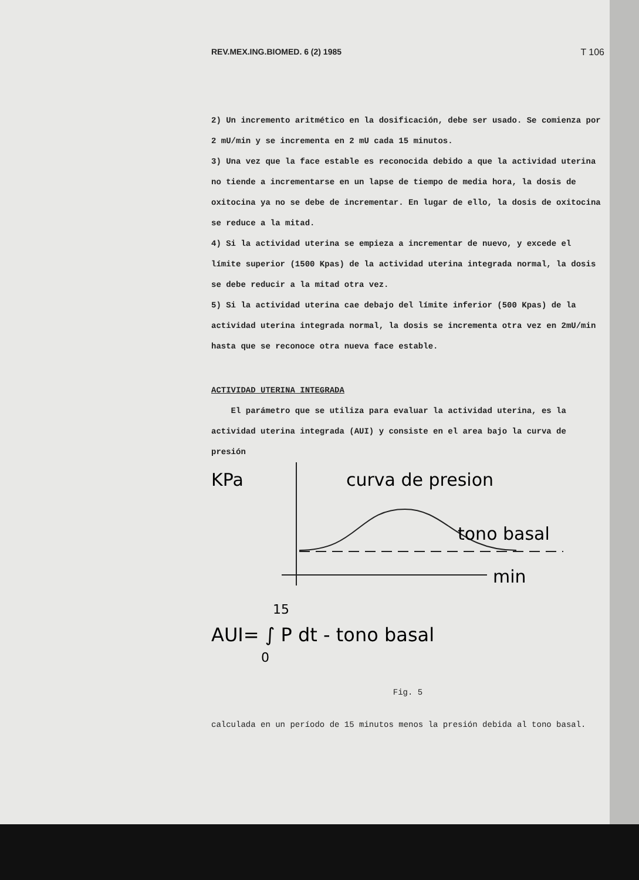REV.MEX.ING.BIOMED. 6 (2) 1985 T 106
2) Un incremento aritmético en la dosificación, debe ser usado. Se comienza por 2 mU/min y se incrementa en 2 mU cada 15 minutos.
3) Una vez que la face estable es reconocida debido a que la actividad uterina no tiende a incrementarse en un lapse de tiempo de media hora, la dosis de oxitocina ya no se debe de incrementar. En lugar de ello, la dosis de oxitocina se reduce a la mitad.
4) Si la actividad uterina se empieza a incrementar de nuevo, y excede el límite superior (1500 Kpas) de la actividad uterina integrada normal, la dosis se debe reducir a la mitad otra vez.
5) Si la actividad uterina cae debajo del límite inferior (500 Kpas) de la actividad uterina integrada normal, la dosis se incrementa otra vez en 2mU/min hasta que se reconoce otra nueva face estable.
ACTIVIDAD UTERINA INTEGRADA
El parámetro que se utiliza para evaluar la actividad uterina, es la actividad uterina integrada (AUI) y consiste en el area bajo la curva de presión
KPa
curva de presion
tono basal
min
AUI= ∫ P dt - tono basal
15
0
Fig. 5
calculada en un período de 15 minutos menos la presión debida al tono basal.